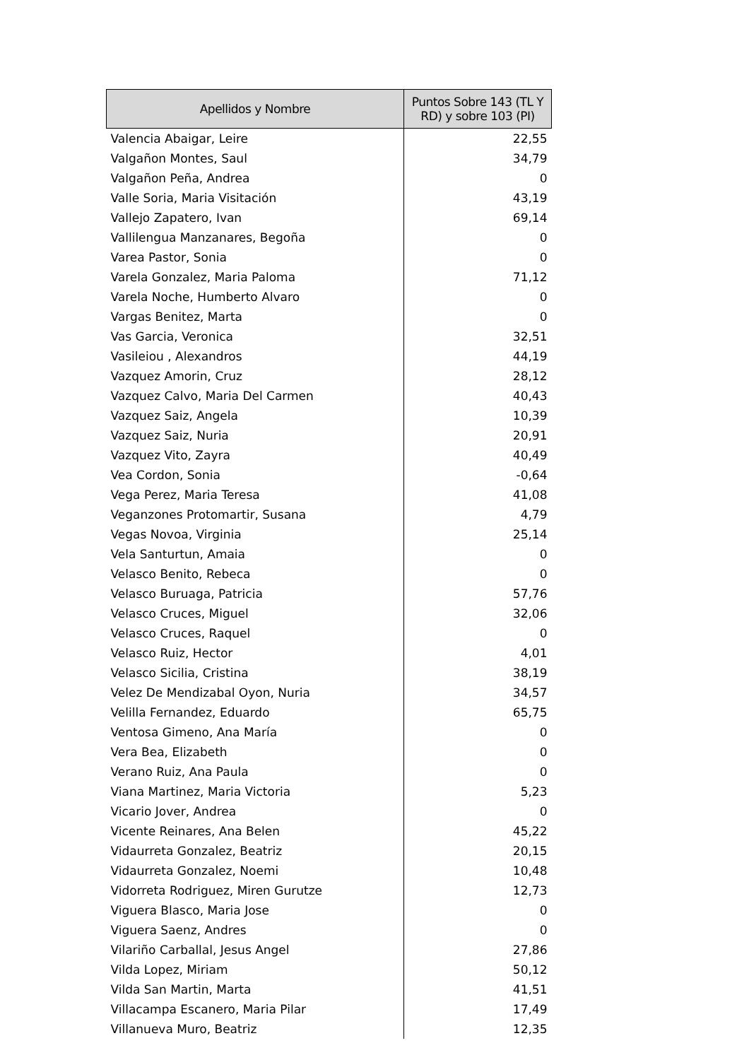| Apellidos y Nombre | Puntos Sobre 143 (TL Y RD) y sobre 103 (PI) |
| --- | --- |
| Valencia Abaigar, Leire | 22,55 |
| Valgañon Montes, Saul | 34,79 |
| Valgañon Peña, Andrea | 0 |
| Valle Soria, Maria Visitación | 43,19 |
| Vallejo Zapatero, Ivan | 69,14 |
| Vallilengua Manzanares, Begoña | 0 |
| Varea Pastor, Sonia | 0 |
| Varela Gonzalez, Maria Paloma | 71,12 |
| Varela Noche, Humberto Alvaro | 0 |
| Vargas Benitez, Marta | 0 |
| Vas Garcia, Veronica | 32,51 |
| Vasileiou , Alexandros | 44,19 |
| Vazquez Amorin, Cruz | 28,12 |
| Vazquez Calvo, Maria Del Carmen | 40,43 |
| Vazquez Saiz, Angela | 10,39 |
| Vazquez Saiz, Nuria | 20,91 |
| Vazquez Vito, Zayra | 40,49 |
| Vea Cordon, Sonia | -0,64 |
| Vega Perez, Maria Teresa | 41,08 |
| Veganzones Protomartir, Susana | 4,79 |
| Vegas Novoa, Virginia | 25,14 |
| Vela Santurtun, Amaia | 0 |
| Velasco Benito, Rebeca | 0 |
| Velasco Buruaga, Patricia | 57,76 |
| Velasco Cruces, Miguel | 32,06 |
| Velasco Cruces, Raquel | 0 |
| Velasco Ruiz, Hector | 4,01 |
| Velasco Sicilia, Cristina | 38,19 |
| Velez De Mendizabal Oyon, Nuria | 34,57 |
| Velilla Fernandez, Eduardo | 65,75 |
| Ventosa Gimeno, Ana María | 0 |
| Vera Bea, Elizabeth | 0 |
| Verano Ruiz, Ana Paula | 0 |
| Viana Martinez, Maria Victoria | 5,23 |
| Vicario Jover, Andrea | 0 |
| Vicente Reinares, Ana Belen | 45,22 |
| Vidaurreta Gonzalez, Beatriz | 20,15 |
| Vidaurreta Gonzalez, Noemi | 10,48 |
| Vidorreta Rodriguez, Miren Gurutze | 12,73 |
| Viguera Blasco, Maria Jose | 0 |
| Viguera Saenz, Andres | 0 |
| Vilariño Carballal, Jesus Angel | 27,86 |
| Vilda Lopez, Miriam | 50,12 |
| Vilda San Martin, Marta | 41,51 |
| Villacampa Escanero, Maria Pilar | 17,49 |
| Villanueva Muro, Beatriz | 12,35 |